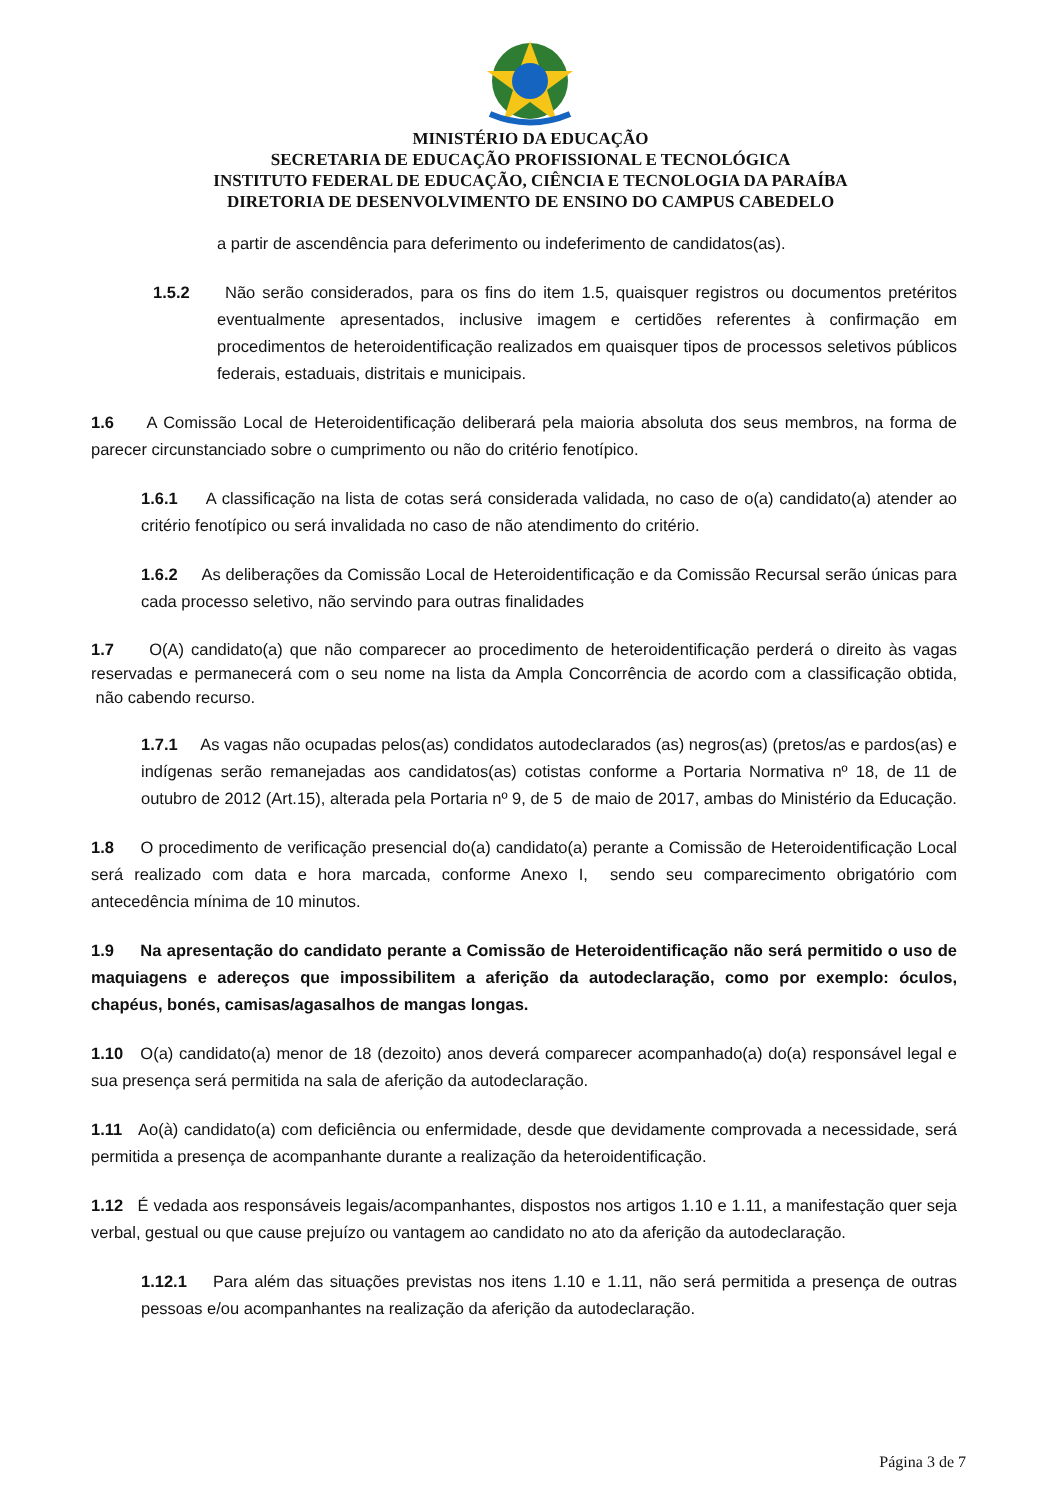MINISTÉRIO DA EDUCAÇÃO
SECRETARIA DE EDUCAÇÃO PROFISSIONAL E TECNOLÓGICA
INSTITUTO FEDERAL DE EDUCAÇÃO, CIÊNCIA E TECNOLOGIA DA PARAÍBA
DIRETORIA DE DESENVOLVIMENTO DE ENSINO DO CAMPUS CABEDELO
a partir de ascendência para deferimento ou indeferimento de candidatos(as).
1.5.2 Não serão considerados, para os fins do item 1.5, quaisquer registros ou documentos pretéritos eventualmente apresentados, inclusive imagem e certidões referentes à confirmação em procedimentos de heteroidentificação realizados em quaisquer tipos de processos seletivos públicos federais, estaduais, distritais e municipais.
1.6 A Comissão Local de Heteroidentificação deliberará pela maioria absoluta dos seus membros, na forma de parecer circunstanciado sobre o cumprimento ou não do critério fenotípico.
1.6.1 A classificação na lista de cotas será considerada validada, no caso de o(a) candidato(a) atender ao critério fenotípico ou será invalidada no caso de não atendimento do critério.
1.6.2 As deliberações da Comissão Local de Heteroidentificação e da Comissão Recursal serão únicas para cada processo seletivo, não servindo para outras finalidades
1.7 O(A) candidato(a) que não comparecer ao procedimento de heteroidentificação perderá o direito às vagas reservadas e permanecerá com o seu nome na lista da Ampla Concorrência de acordo com a classificação obtida, não cabendo recurso.
1.7.1 As vagas não ocupadas pelos(as) condidatos autodeclarados (as) negros(as) (pretos/as e pardos(as) e indígenas serão remanejadas aos candidatos(as) cotistas conforme a Portaria Normativa nº 18, de 11 de outubro de 2012 (Art.15), alterada pela Portaria nº 9, de 5 de maio de 2017, ambas do Ministério da Educação.
1.8 O procedimento de verificação presencial do(a) candidato(a) perante a Comissão de Heteroidentificação Local será realizado com data e hora marcada, conforme Anexo I, sendo seu comparecimento obrigatório com antecedência mínima de 10 minutos.
1.9 Na apresentação do candidato perante a Comissão de Heteroidentificação não será permitido o uso de maquiagens e adereços que impossibilitem a aferição da autodeclaração, como por exemplo: óculos, chapéus, bonés, camisas/agasalhos de mangas longas.
1.10 O(a) candidato(a) menor de 18 (dezoito) anos deverá comparecer acompanhado(a) do(a) responsável legal e sua presença será permitida na sala de aferição da autodeclaração.
1.11 Ao(à) candidato(a) com deficiência ou enfermidade, desde que devidamente comprovada a necessidade, será permitida a presença de acompanhante durante a realização da heteroidentificação.
1.12 É vedada aos responsáveis legais/acompanhantes, dispostos nos artigos 1.10 e 1.11, a manifestação quer seja verbal, gestual ou que cause prejuízo ou vantagem ao candidato no ato da aferição da autodeclaração.
1.12.1 Para além das situações previstas nos itens 1.10 e 1.11, não será permitida a presença de outras pessoas e/ou acompanhantes na realização da aferição da autodeclaração.
Página 3 de 7